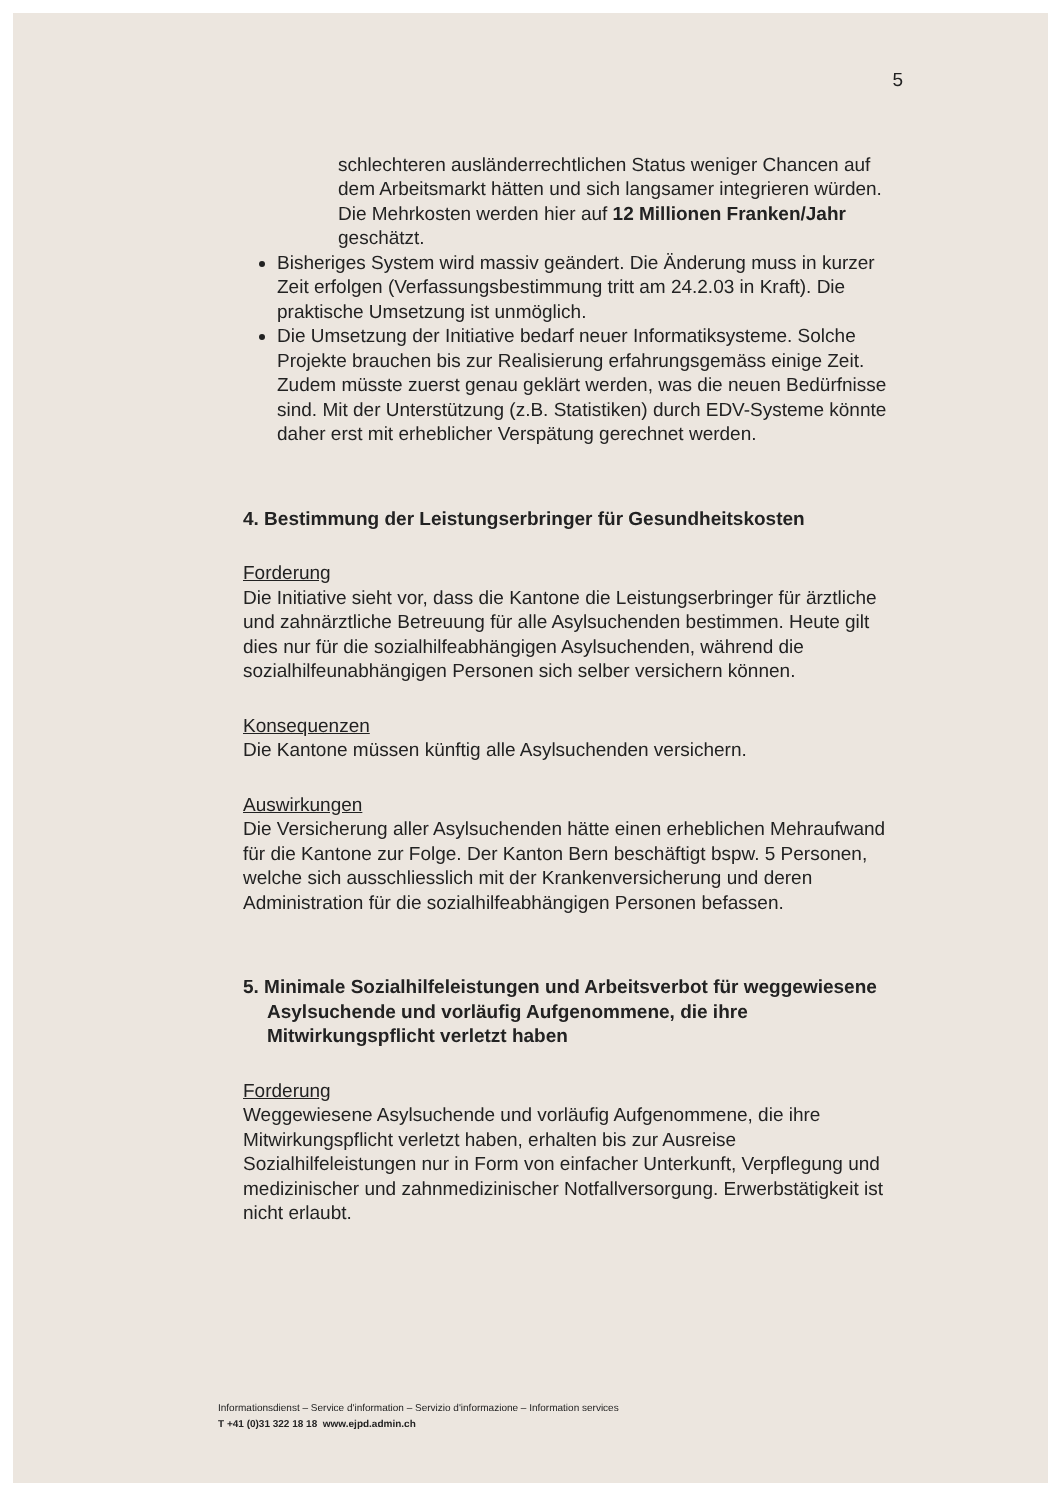5
schlechteren ausländerrechtlichen Status weniger Chancen auf dem Arbeitsmarkt hätten und sich langsamer integrieren würden. Die Mehrkosten werden hier auf 12 Millionen Franken/Jahr geschätzt.
Bisheriges System wird massiv geändert. Die Änderung muss in kurzer Zeit erfolgen (Verfassungsbestimmung tritt am 24.2.03 in Kraft). Die praktische Umsetzung ist unmöglich.
Die Umsetzung der Initiative bedarf neuer Informatiksysteme. Solche Projekte brauchen bis zur Realisierung erfahrungsgemäss einige Zeit. Zudem müsste zuerst genau geklärt werden, was die neuen Bedürfnisse sind. Mit der Unterstützung (z.B. Statistiken) durch EDV-Systeme könnte daher erst mit erheblicher Verspätung gerechnet werden.
4. Bestimmung der Leistungserbringer für Gesundheitskosten
Forderung
Die Initiative sieht vor, dass die Kantone die Leistungserbringer für ärztliche und zahnärztliche Betreuung für alle Asylsuchenden bestimmen. Heute gilt dies nur für die sozialhilfeabhängigen Asylsuchenden, während die sozialhilfeunabhängigen Personen sich selber versichern können.
Konsequenzen
Die Kantone müssen künftig alle Asylsuchenden versichern.
Auswirkungen
Die Versicherung aller Asylsuchenden hätte einen erheblichen Mehraufwand für die Kantone zur Folge. Der Kanton Bern beschäftigt bspw. 5 Personen, welche sich ausschliesslich mit der Krankenversicherung und deren Administration für die sozialhilfeabhängigen Personen befassen.
5. Minimale Sozialhilfeleistungen und Arbeitsverbot für weggewiesene Asylsuchende und vorläufig Aufgenommene, die ihre Mitwirkungspflicht verletzt haben
Forderung
Weggewiesene Asylsuchende und vorläufig Aufgenommene, die ihre Mitwirkungspflicht verletzt haben, erhalten bis zur Ausreise Sozialhilfeleistungen nur in Form von einfacher Unterkunft, Verpflegung und medizinischer und zahnmedizinischer Notfallversorgung. Erwerbstätigkeit ist nicht erlaubt.
Informationsdienst – Service d'information – Servizio d'informazione – Information services
T +41 (0)31 322 18 18 www.ejpd.admin.ch